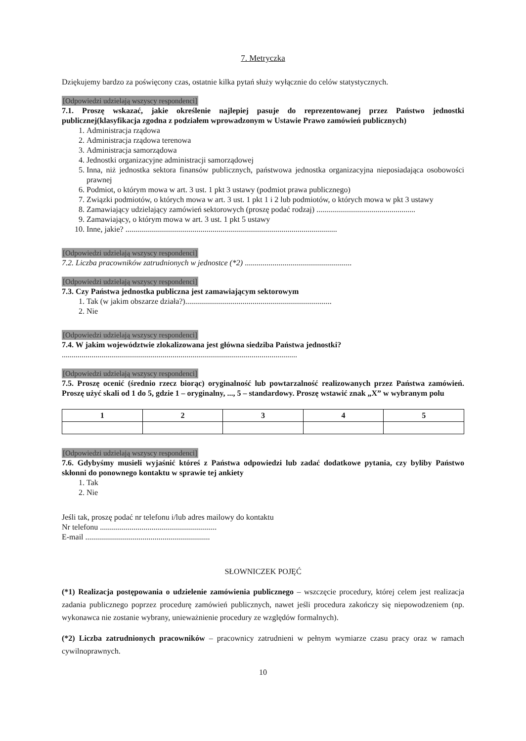7. Metryczka
Dziękujemy bardzo za poświęcony czas, ostatnie kilka pytań służy wyłącznie do celów statystycznych.
[Odpowiedzi udzielają wszyscy respondenci]
7.1. Proszę wskazać, jakie określenie najlepiej pasuje do reprezentowanej przez Państwo jednostki publicznej(klasyfikacja zgodna z podziałem wprowadzonym w Ustawie Prawo zamówień publicznych)
1. Administracja rządowa
2. Administracja rządowa terenowa
3. Administracja samorządowa
4. Jednostki organizacyjne administracji samorządowej
5. Inna, niż jednostka sektora finansów publicznych, państwowa jednostka organizacyjna nieposiadająca osobowości prawnej
6. Podmiot, o którym mowa w art. 3 ust. 1 pkt 3 ustawy (podmiot prawa publicznego)
7. Związki podmiotów, o których mowa w art. 3 ust. 1 pkt 1 i 2 lub podmiotów, o których mowa w pkt 3 ustawy
8. Zamawiający udzielający zamówień sektorowych (proszę podać rodzaj) ..................................................
9. Zamawiający, o którym mowa w art. 3 ust. 1 pkt 5 ustawy
10. Inne, jakie? ...........................................................................................................
[Odpowiedzi udzielają wszyscy respondenci]
7.2. Liczba pracowników zatrudnionych w jednostce (*2) ......................................................
[Odpowiedzi udzielają wszyscy respondenci]
7.3. Czy Państwa jednostka publiczna jest zamawiającym sektorowym
1. Tak (w jakim obszarze działa?)..........................................................................
2. Nie
[Odpowiedzi udzielają wszyscy respondenci]
7.4. W jakim województwie zlokalizowana jest główna siedziba Państwa jednostki?
.......................................................................................................................
[Odpowiedzi udzielają wszyscy respondenci]
7.5. Proszę ocenić (średnio rzecz biorąc) oryginalność lub powtarzalność realizowanych przez Państwa zamówień. Proszę użyć skali od 1 do 5, gdzie 1 – oryginalny, ..., 5 – standardowy. Proszę wstawić znak „X” w wybranym polu
| 1 | 2 | 3 | 4 | 5 |
| --- | --- | --- | --- | --- |
[Odpowiedzi udzielają wszyscy respondenci]
7.6. Gdybyśmy musieli wyjaśnić któreś z Państwa odpowiedzi lub zadać dodatkowe pytania, czy byliby Państwo skłonni do ponownego kontaktu w sprawie tej ankiety
1. Tak
2. Nie
Jeśli tak, proszę podać nr telefonu i/lub adres mailowy do kontaktu
Nr telefonu ...........................................................
E-mail ...............................................................
SŁOWNICZEK POJĘĆ
(*1) Realizacja postępowania o udzielenie zamówienia publicznego – wszczęcie procedury, której celem jest realizacja zadania publicznego poprzez procedurę zamówień publicznych, nawet jeśli procedura zakończy się niepowodzeniem (np. wykonawca nie zostanie wybrany, unieważnienie procedury ze względów formalnych).
(*2) Liczba zatrudnionych pracowników – pracownicy zatrudnieni w pełnym wymiarze czasu pracy oraz w ramach cywilnoprawnych.
10